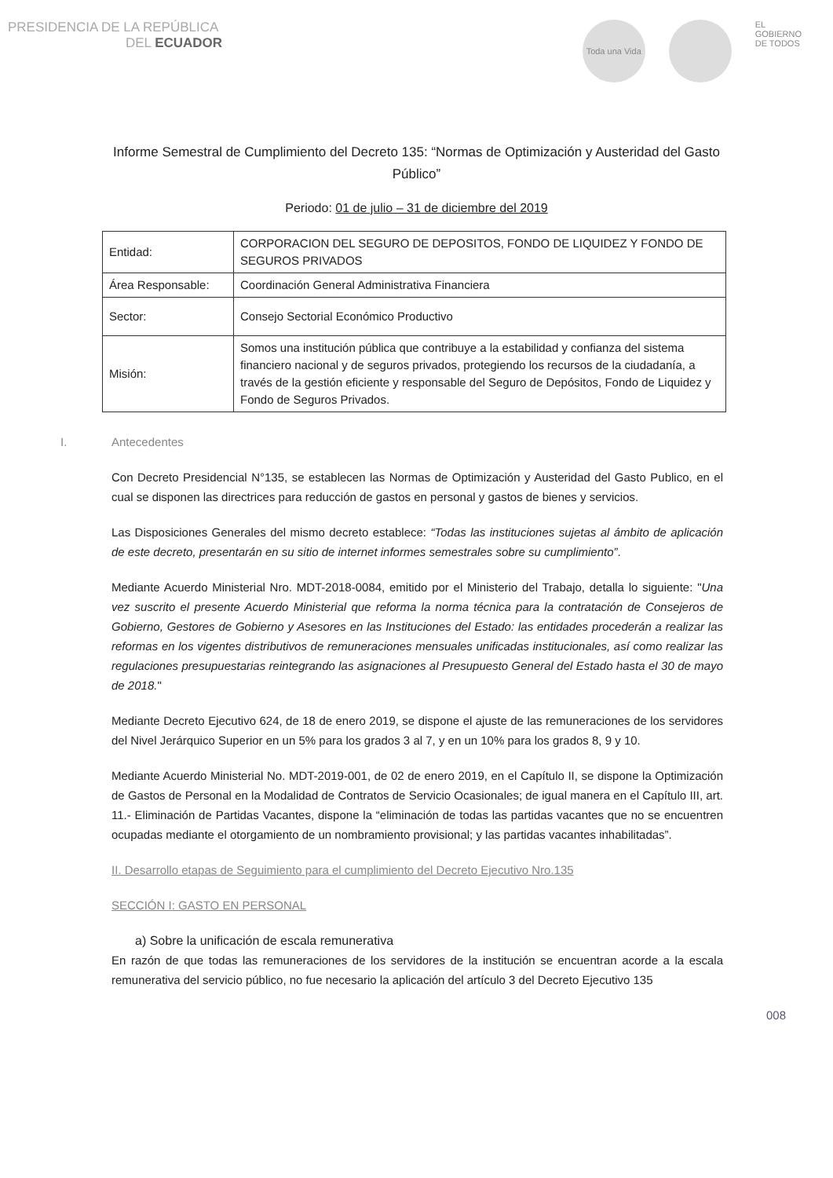PRESIDENCIA DE LA REPÚBLICA
DEL ECUADOR
Toda una Vida
EL
GOBIERNO
DE TODOS
Informe Semestral de Cumplimiento del Decreto 135: “Normas de Optimización y Austeridad del Gasto Público”
Periodo: 01 de julio – 31 de diciembre del 2019
| Entidad: | CORPORACION DEL SEGURO DE DEPOSITOS, FONDO DE LIQUIDEZ Y FONDO DE SEGUROS PRIVADOS |
| Área Responsable: | Coordinación General Administrativa Financiera |
| Sector: | Consejo Sectorial Económico Productivo |
| Misión: | Somos una institución pública que contribuye a la estabilidad y confianza del sistema financiero nacional y de seguros privados, protegiendo los recursos de la ciudadanía, a través de la gestión eficiente y responsable del Seguro de Depósitos, Fondo de Liquidez y Fondo de Seguros Privados. |
I. Antecedentes
Con Decreto Presidencial N°135, se establecen las Normas de Optimización y Austeridad del Gasto Publico, en el cual se disponen las directrices para reducción de gastos en personal y gastos de bienes y servicios.
Las Disposiciones Generales del mismo decreto establece: “Todas las instituciones sujetas al ámbito de aplicación de este decreto, presentarán en su sitio de internet informes semestrales sobre su cumplimiento”.
Mediante Acuerdo Ministerial Nro. MDT-2018-0084, emitido por el Ministerio del Trabajo, detalla lo siguiente: "Una vez suscrito el presente Acuerdo Ministerial que reforma la norma técnica para la contratación de Consejeros de Gobierno, Gestores de Gobierno y Asesores en las Instituciones del Estado: las entidades procederán a realizar las reformas en los vigentes distributivos de remuneraciones mensuales unificadas institucionales, así como realizar las regulaciones presupuestarias reintegrando las asignaciones al Presupuesto General del Estado hasta el 30 de mayo de 2018."
Mediante Decreto Ejecutivo 624, de 18 de enero 2019, se dispone el ajuste de las remuneraciones de los servidores del Nivel Jerárquico Superior en un 5% para los grados 3 al 7, y en un 10% para los grados 8, 9 y 10.
Mediante Acuerdo Ministerial No. MDT-2019-001, de 02 de enero 2019, en el Capítulo II, se dispone la Optimización de Gastos de Personal en la Modalidad de Contratos de Servicio Ocasionales; de igual manera en el Capítulo III, art. 11.- Eliminación de Partidas Vacantes, dispone la “eliminación de todas las partidas vacantes que no se encuentren ocupadas mediante el otorgamiento de un nombramiento provisional; y las partidas vacantes inhabilitadas”.
II. Desarrollo etapas de Seguimiento para el cumplimiento del Decreto Ejecutivo Nro.135
SECCIÓN I: GASTO EN PERSONAL
a) Sobre la unificación de escala remunerativa
En razón de que todas las remuneraciones de los servidores de la institución se encuentran acorde a la escala remunerativa del servicio público, no fue necesario la aplicación del artículo 3 del Decreto Ejecutivo 135
008